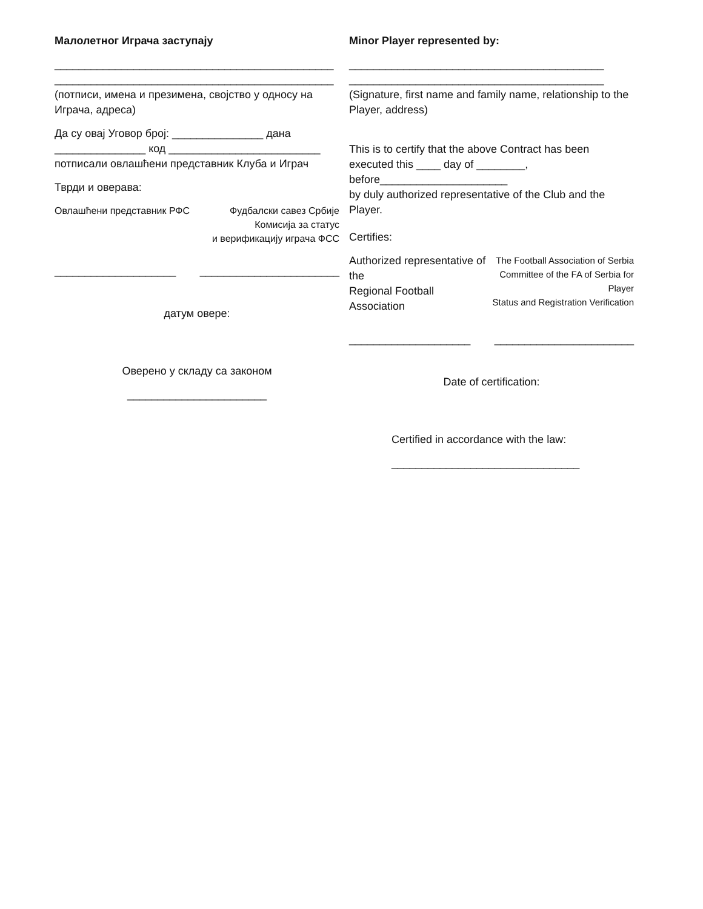Малолетног Играча заступају
______________________________________________
______________________________________________
(потписи, имена и презимена, својство у односу на Играча, адреса)
Да су овај Уговор број: _______________ дана
_______________ код _________________________
потписали овлашћени представник Клуба и Играч
Тврди и оверава:
Овлашћени представник РФС Фудбалски савез Србије
Комисија за статус
и верификацију играча ФСС
____________________ _______________________
датум овере:
Оверено у складу са законом
_______________________
Minor Player represented by:
__________________________________________
__________________________________________
(Signature, first name and family name, relationship to the Player, address)
This is to certify that the above Contract has been executed this ____ day of ________, before_____________________
by duly authorized representative of the Club and the Player.
Certifies:
Authorized representative of the
Regional Football Association The Football Association of Serbia
Committee of the FA of Serbia for Player
Status and Registration Verification
____________________ _______________________
Date of certification:
Certified in accordance with the law:
_______________________________